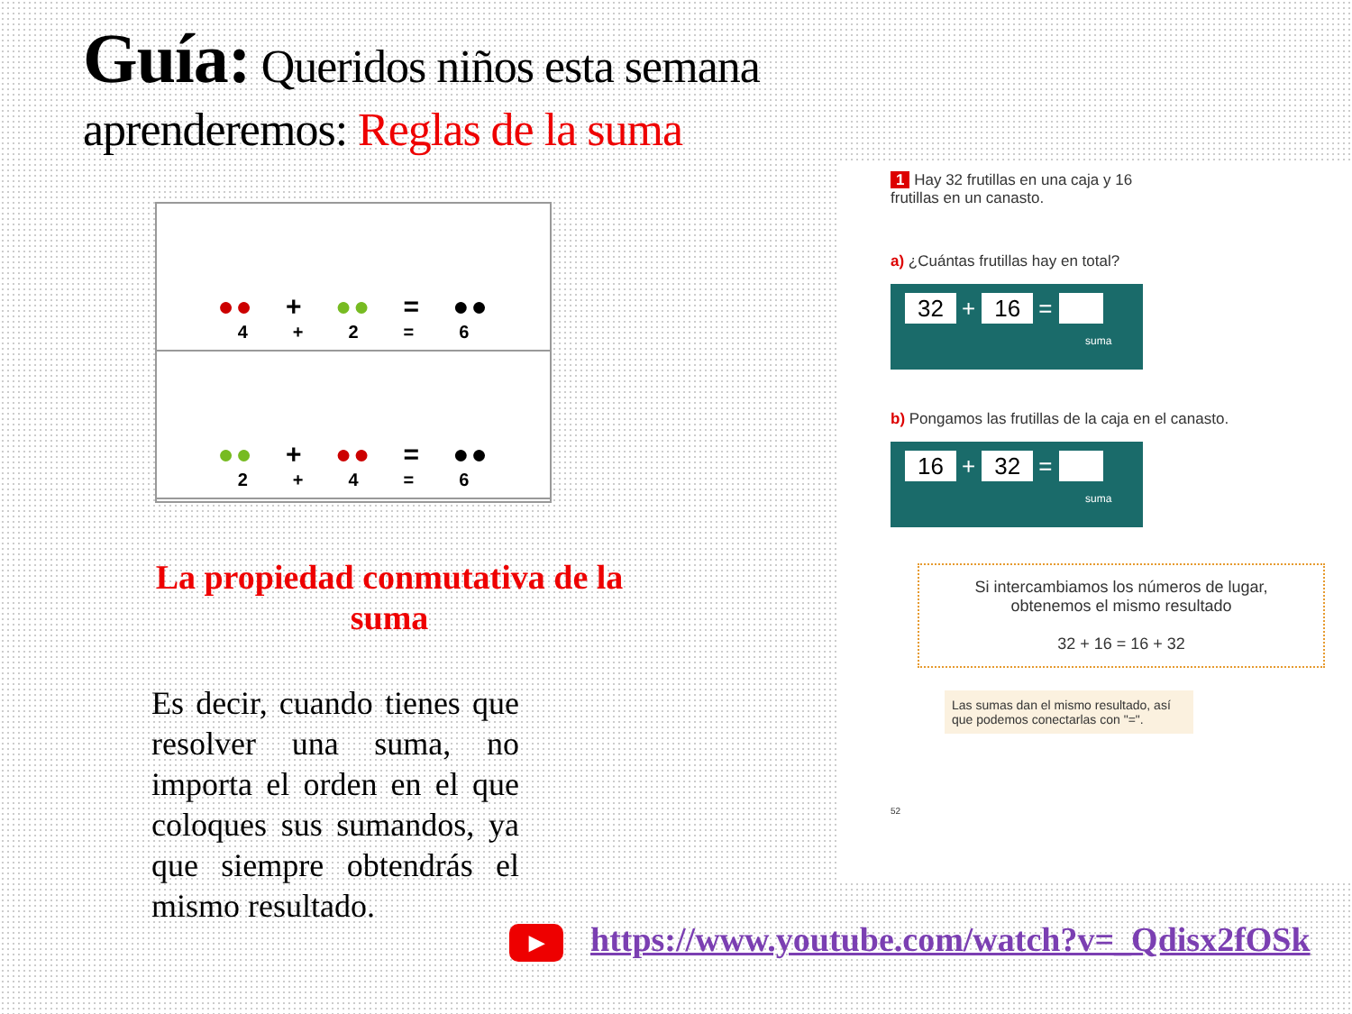Guía: Queridos niños esta semana aprenderemos: Reglas de la suma
●● + ●● = ●●
4 + 2 = 6
●● + ●● = ●●
2 + 4 = 6
La propiedad conmutativa de la suma
Es decir, cuando tienes que resolver una suma, no importa el orden en el que coloques sus sumandos, ya que siempre obtendrás el mismo resultado.
1 Hay 32 frutillas en una caja y 16
frutillas en un canasto.
a) ¿Cuántas frutillas hay en total?
32 + 16 =
suma
b) Pongamos las frutillas de la caja en el canasto.
16 + 32 =
suma
Si intercambiamos los números de lugar,
obtenemos el mismo resultado
32 + 16 = 16 + 32
Las sumas dan el mismo resultado, así que podemos conectarlas con "=".
52
▶ https://www.youtube.com/watch?v=_Qdisx2fOSk